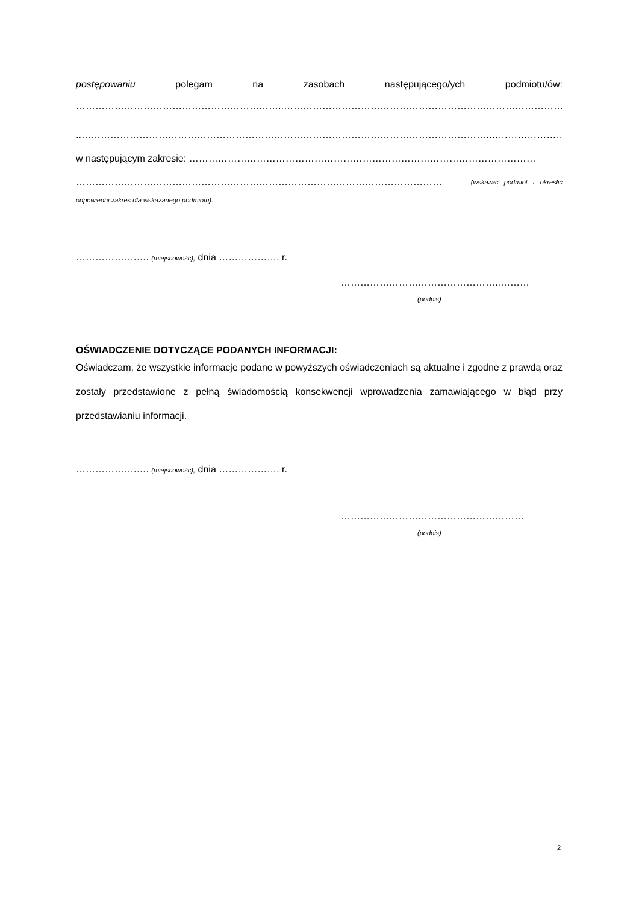postępowaniu polegam na zasobach następującego/ych podmiotu/ów:
………………………………………………………..……………………………………………………………………………………
..……………………………………………………………………………………………………………….…………………………..….…,
w następującym zakresie: ………………………………………………………………………………………………
…………………………………………………………………………………………………… (wskazać podmiot i określić
odpowiedni zakres dla wskazanego podmiotu).
……………….…. (miejscowość), dnia ………………. r.
…………………………………………..………
(podpis)
OŚWIADCZENIE DOTYCZĄCE PODANYCH INFORMACJI:
Oświadczam, że wszystkie informacje podane w powyższych oświadczeniach są aktualne i zgodne z prawdą oraz zostały przedstawione z pełną świadomością konsekwencji wprowadzenia zamawiającego w błąd przy przedstawianiu informacji.
……………….…. (miejscowość), dnia ………………. r.
…………………………………………………
(podpis)
2